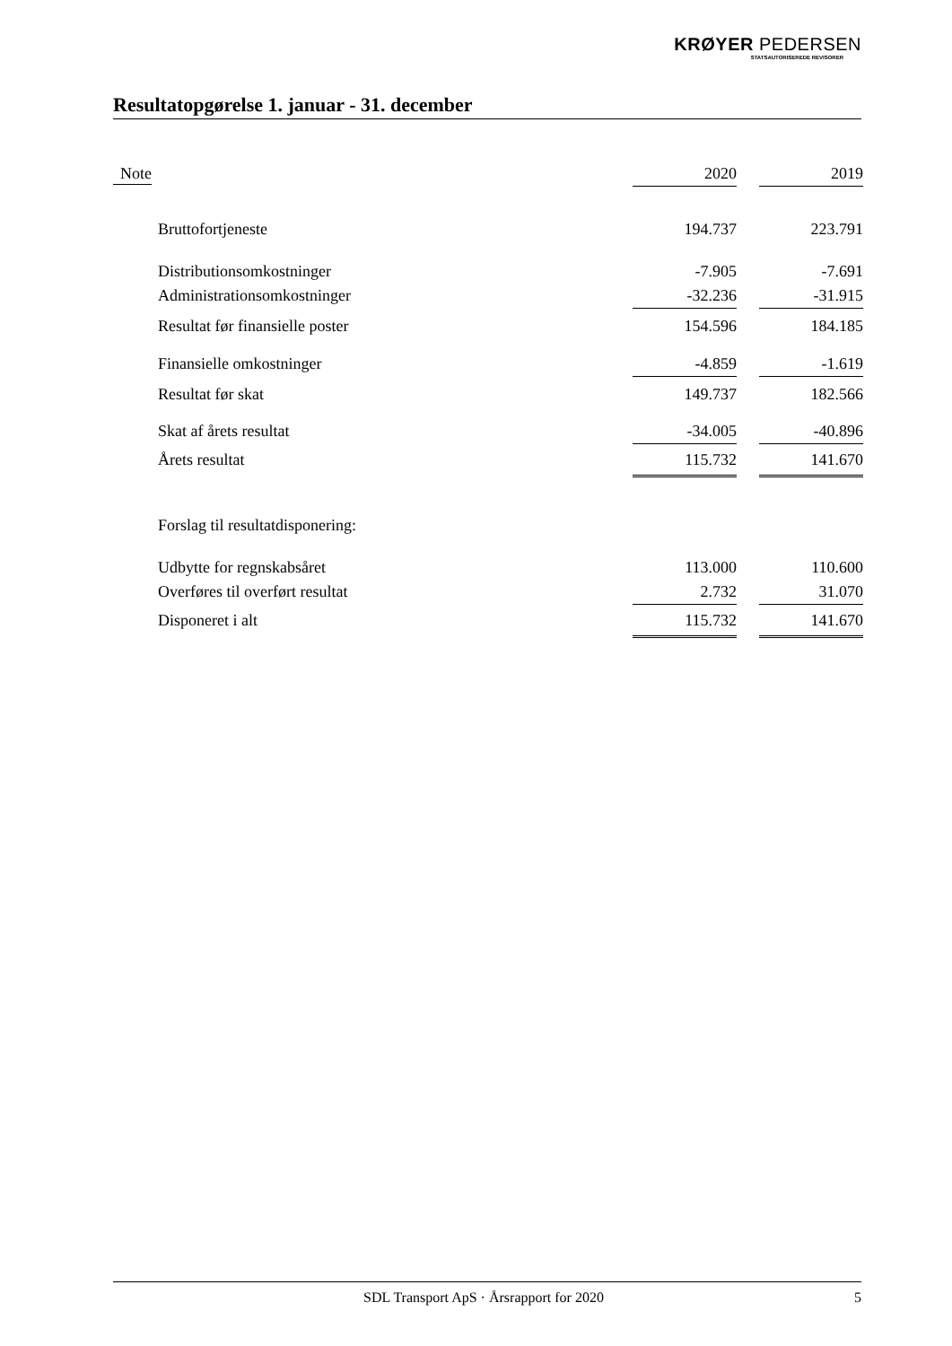KRØYER PEDERSEN
STATSAUTORISEREDE REVISORER
Resultatopgørelse 1. januar - 31. december
| Note | | 2020 | | 2019 |
| --- | --- | --- | --- | --- |
| | Bruttofortjeneste | 194.737 | | 223.791 |
| | Distributionsomkostninger | -7.905 | | -7.691 |
| | Administrationsomkostninger | -32.236 | | -31.915 |
| | Resultat før finansielle poster | 154.596 | | 184.185 |
| | Finansielle omkostninger | -4.859 | | -1.619 |
| | Resultat før skat | 149.737 | | 182.566 |
| | Skat af årets resultat | -34.005 | | -40.896 |
| | Årets resultat | 115.732 | | 141.670 |
| | Forslag til resultatdisponering: | | | |
| | Udbytte for regnskabsåret | 113.000 | | 110.600 |
| | Overføres til overført resultat | 2.732 | | 31.070 |
| | Disponeret i alt | 115.732 | | 141.670 |
SDL Transport ApS · Årsrapport for 2020 5